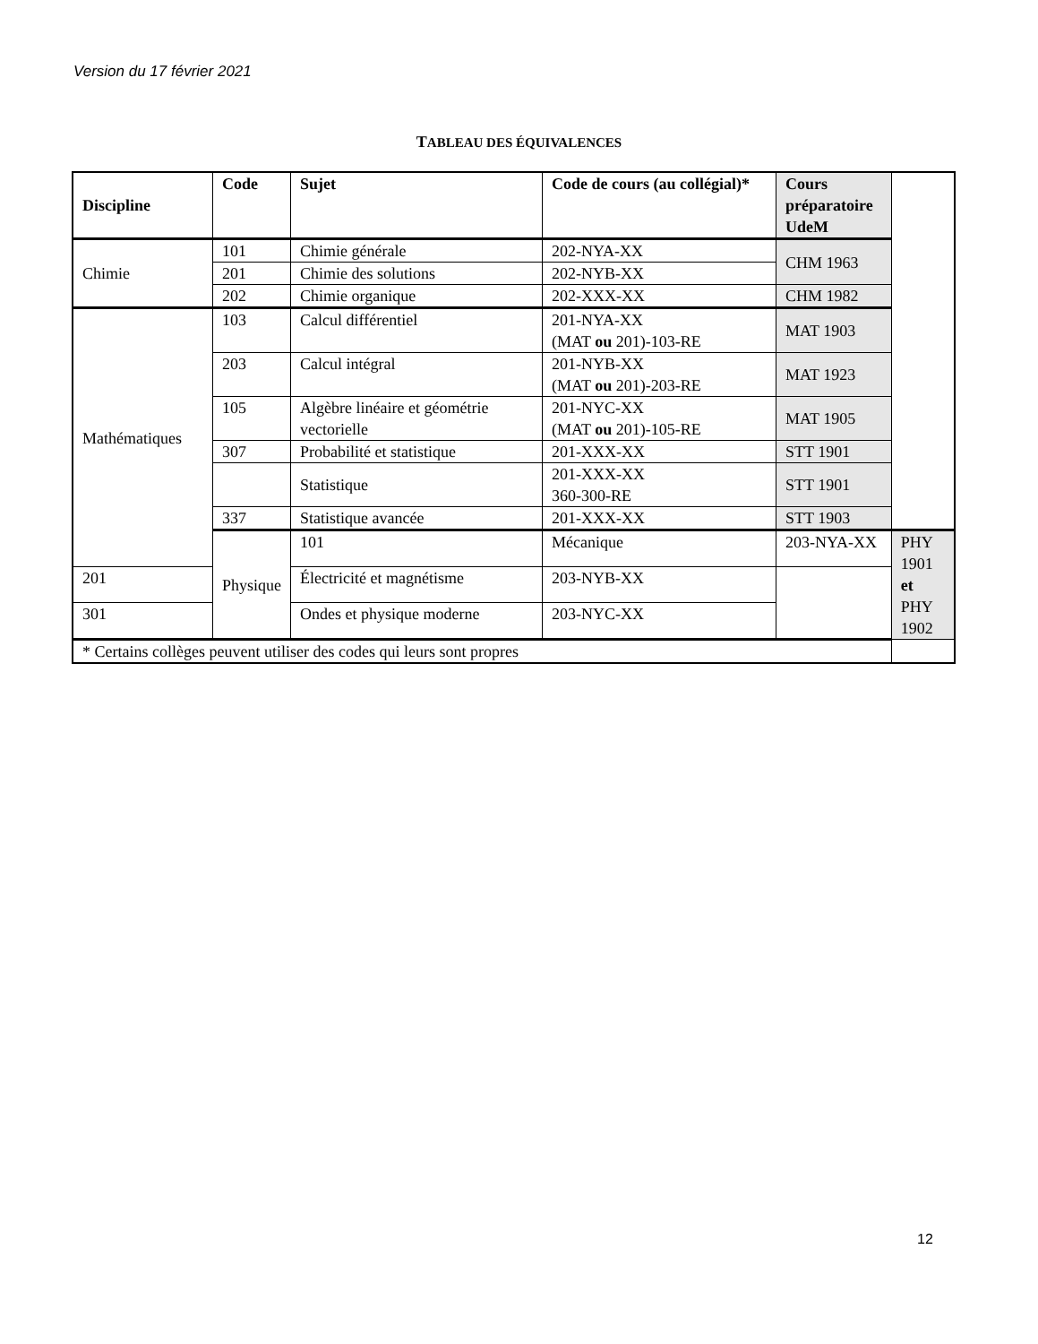Version du 17 février 2021
TABLEAU DES ÉQUIVALENCES
| Discipline | Code | Sujet | Code de cours (au collégial)* | Cours préparatoire UdeM | |
| --- | --- | --- | --- | --- | --- |
| Chimie | 101 | Chimie générale | 202-NYA-XX | CHM 1963 | |
| | 201 | Chimie des solutions | 202-NYB-XX | | |
| | 202 | Chimie organique | 202-XXX-XX | CHM 1982 | |
| Mathématiques | 103 | Calcul différentiel | 201-NYA-XX (MAT ou 201)-103-RE | MAT 1903 | |
| | 203 | Calcul intégral | 201-NYB-XX (MAT ou 201)-203-RE | MAT 1923 | |
| | 105 | Algèbre linéaire et géométrie vectorielle | 201-NYC-XX (MAT ou 201)-105-RE | MAT 1905 | |
| | 307 | Probabilité et statistique | 201-XXX-XX | STT 1901 | |
| | | Statistique | 201-XXX-XX 360-300-RE | STT 1901 | |
| | 337 | Statistique avancée | 201-XXX-XX | STT 1903 | |
| | Physique | 101 | Mécanique | 203-NYA-XX | PHY 1901 et PHY 1902 |
| 201 | | Électricité et magnétisme | 203-NYB-XX | | |
| 301 | | Ondes et physique moderne | 203-NYC-XX | | |
| * Certains collèges peuvent utiliser des codes qui leurs sont propres | | | | | |
12